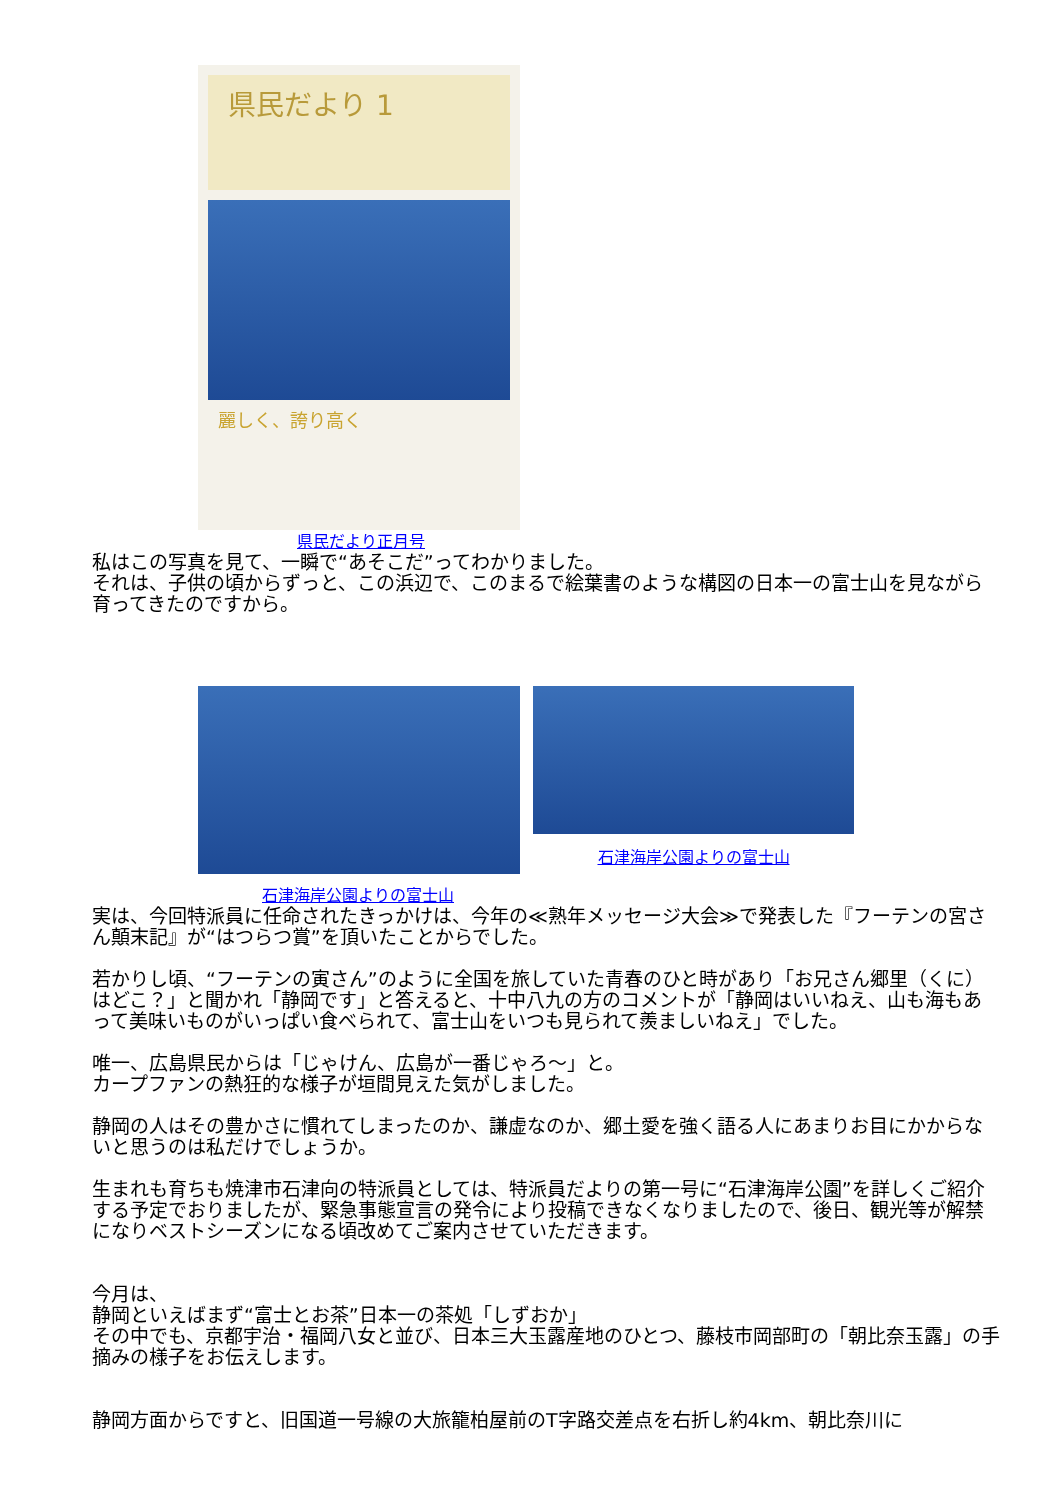県民だより 1
麗しく、誇り高く
県民だより正月号
私はこの写真を見て、一瞬で“あそこだ”ってわかりました。
それは、子供の頃からずっと、この浜辺で、このまるで絵葉書のような構図の日本一の富士山を見ながら育ってきたのですから。
石津海岸公園よりの富士山
石津海岸公園よりの富士山
実は、今回特派員に任命されたきっかけは、今年の≪熟年メッセージ大会≫で発表した『フーテンの宮さん顛末記』が“はつらつ賞”を頂いたことからでした。
若かりし頃、“フーテンの寅さん”のように全国を旅していた青春のひと時があり「お兄さん郷里（くに）はどこ？」と聞かれ「静岡です」と答えると、十中八九の方のコメントが「静岡はいいねえ、山も海もあって美味いものがいっぱい食べられて、富士山をいつも見られて羨ましいねえ」でした。
唯一、広島県民からは「じゃけん、広島が一番じゃろ～」と。
カープファンの熱狂的な様子が垣間見えた気がしました。
静岡の人はその豊かさに慣れてしまったのか、謙虚なのか、郷土愛を強く語る人にあまりお目にかからないと思うのは私だけでしょうか。
生まれも育ちも焼津市石津向の特派員としては、特派員だよりの第一号に“石津海岸公園”を詳しくご紹介する予定でおりましたが、緊急事態宣言の発令により投稿できなくなりましたので、後日、観光等が解禁になりベストシーズンになる頃改めてご案内させていただきます。
今月は、
静岡といえばまず“富士とお茶”日本一の茶処「しずおか」
その中でも、京都宇治・福岡八女と並び、日本三大玉露産地のひとつ、藤枝市岡部町の「朝比奈玉露」の手摘みの様子をお伝えします。
静岡方面からですと、旧国道一号線の大旅籠柏屋前のT字路交差点を右折し約4km、朝比奈川に